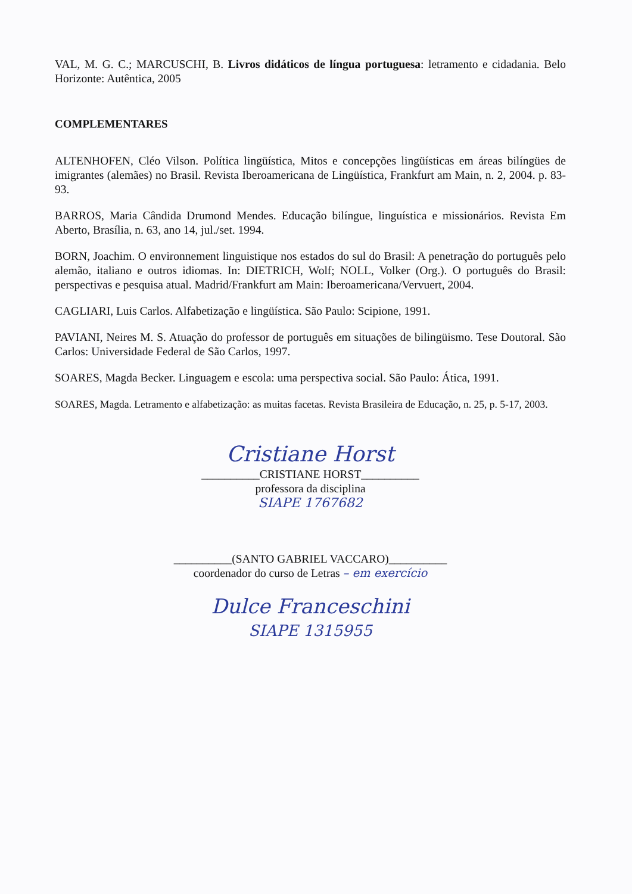VAL, M. G. C.; MARCUSCHI, B. Livros didáticos de língua portuguesa: letramento e cidadania. Belo Horizonte: Autêntica, 2005
COMPLEMENTARES
ALTENHOFEN, Cléo Vilson. Política lingüística, Mitos e concepções lingüísticas em áreas bilíngües de imigrantes (alemães) no Brasil. Revista Iberoamericana de Lingüística, Frankfurt am Main, n. 2, 2004. p. 83-93.
BARROS, Maria Cândida Drumond Mendes. Educação bilíngue, linguística e missionários. Revista Em Aberto, Brasília, n. 63, ano 14, jul./set. 1994.
BORN, Joachim. O environnement linguistique nos estados do sul do Brasil: A penetração do português pelo alemão, italiano e outros idiomas. In: DIETRICH, Wolf; NOLL, Volker (Org.). O português do Brasil: perspectivas e pesquisa atual. Madrid/Frankfurt am Main: Iberoamericana/Vervuert, 2004.
CAGLIARI, Luis Carlos. Alfabetização e lingüística. São Paulo: Scipione, 1991.
PAVIANI, Neires M. S. Atuação do professor de português em situações de bilingüismo. Tese Doutoral. São Carlos: Universidade Federal de São Carlos, 1997.
SOARES, Magda Becker. Linguagem e escola: uma perspectiva social. São Paulo: Ática, 1991.
SOARES, Magda. Letramento e alfabetização: as muitas facetas. Revista Brasileira de Educação, n. 25, p. 5-17, 2003.
Cristiane Horst
__________CRISTIANE HORST__________
professora da disciplina
SIAPE 1767682
__________(SANTO GABRIEL VACCARO)__________
coordenador do curso de Letras – em exercício
Dulce Franceschini
SIAPE 1315955